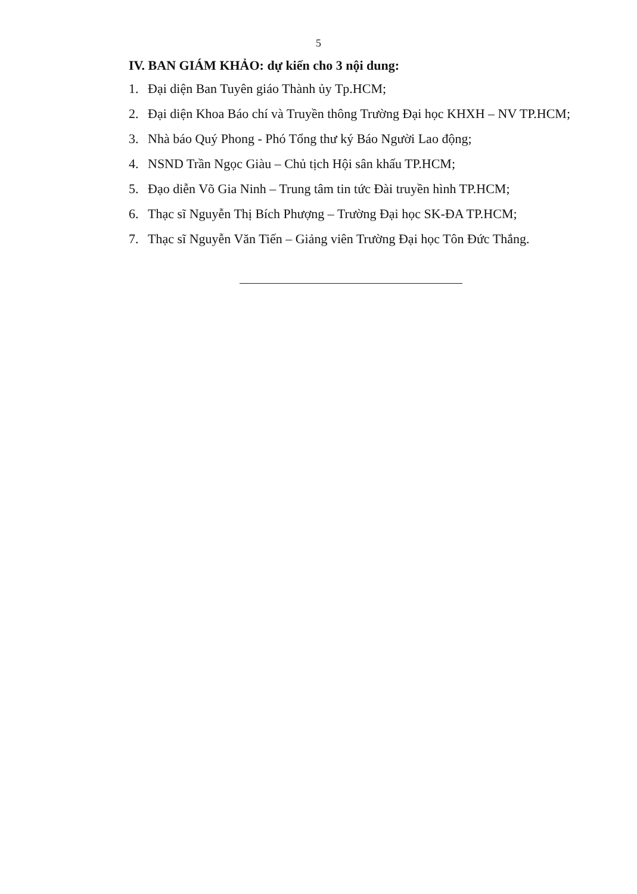5
IV. BAN GIÁM KHẢO: dự kiến cho 3 nội dung:
1. Đại diện Ban Tuyên giáo Thành ủy Tp.HCM;
2. Đại diện Khoa Báo chí và Truyền thông Trường Đại học KHXH – NV TP.HCM;
3. Nhà báo Quý Phong - Phó Tổng thư ký Báo Người Lao động;
4. NSND Trần Ngọc Giàu – Chủ tịch Hội sân khấu TP.HCM;
5. Đạo diễn Võ Gia Ninh – Trung tâm tin tức Đài truyền hình TP.HCM;
6. Thạc sĩ Nguyễn Thị Bích Phượng – Trường Đại học SK-ĐA TP.HCM;
7. Thạc sĩ Nguyễn Văn Tiến – Giảng viên Trường Đại học Tôn Đức Thắng.